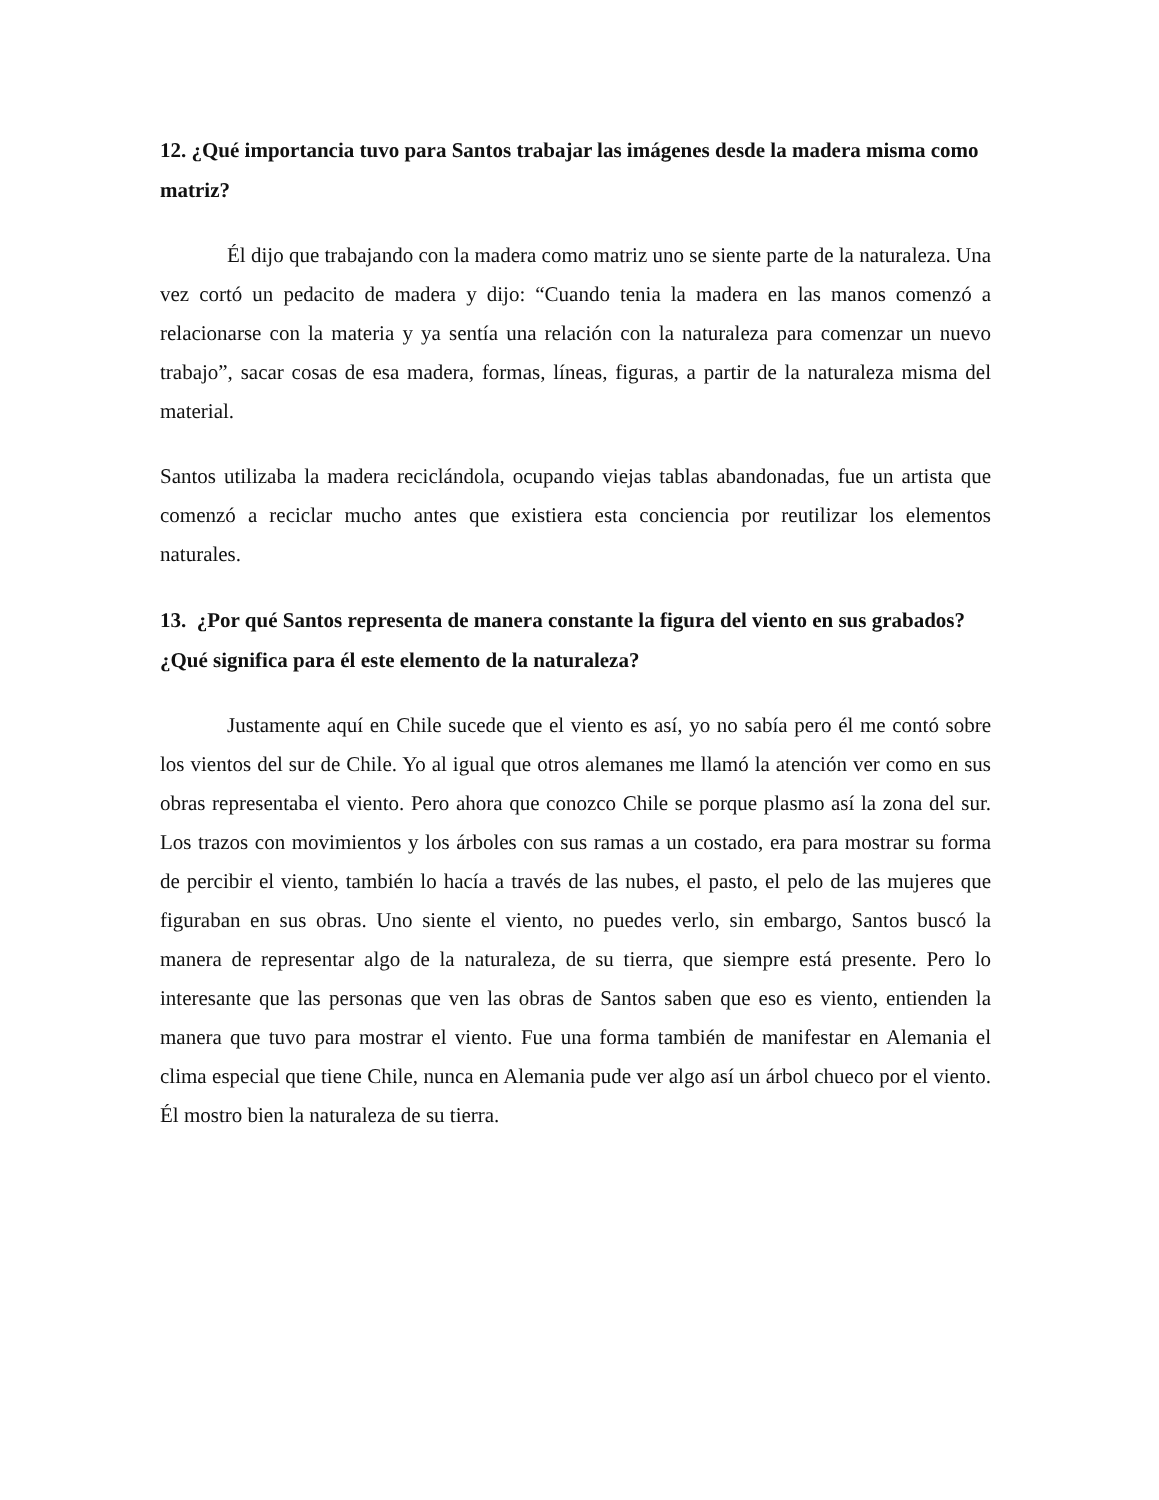12. ¿Qué importancia tuvo para Santos trabajar las imágenes desde la madera misma como matriz?
Él dijo que trabajando con la madera como matriz uno se siente parte de la naturaleza. Una vez cortó un pedacito de madera y dijo: “Cuando tenia la madera en las manos comenzó a relacionarse con la materia y ya sentía una relación con la naturaleza para comenzar un nuevo trabajo”, sacar cosas de esa madera, formas, líneas, figuras, a partir de la naturaleza misma del material.
Santos utilizaba la madera reciclándola, ocupando viejas tablas abandonadas, fue un artista que comenzó a reciclar mucho antes que existiera esta conciencia por reutilizar los elementos naturales.
13. ¿Por qué Santos representa de manera constante la figura del viento en sus grabados? ¿Qué significa para él este elemento de la naturaleza?
Justamente aquí en Chile sucede que el viento es así, yo no sabía pero él me contó sobre los vientos del sur de Chile. Yo al igual que otros alemanes me llamó la atención ver como en sus obras representaba el viento. Pero ahora que conozco Chile se porque plasmo así la zona del sur. Los trazos con movimientos y los árboles con sus ramas a un costado, era para mostrar su forma de percibir el viento, también lo hacía a través de las nubes, el pasto, el pelo de las mujeres que figuraban en sus obras. Uno siente el viento, no puedes verlo, sin embargo, Santos buscó la manera de representar algo de la naturaleza, de su tierra, que siempre está presente. Pero lo interesante que las personas que ven las obras de Santos saben que eso es viento, entienden la manera que tuvo para mostrar el viento. Fue una forma también de manifestar en Alemania el clima especial que tiene Chile, nunca en Alemania pude ver algo así un árbol chueco por el viento. Él mostro bien la naturaleza de su tierra.